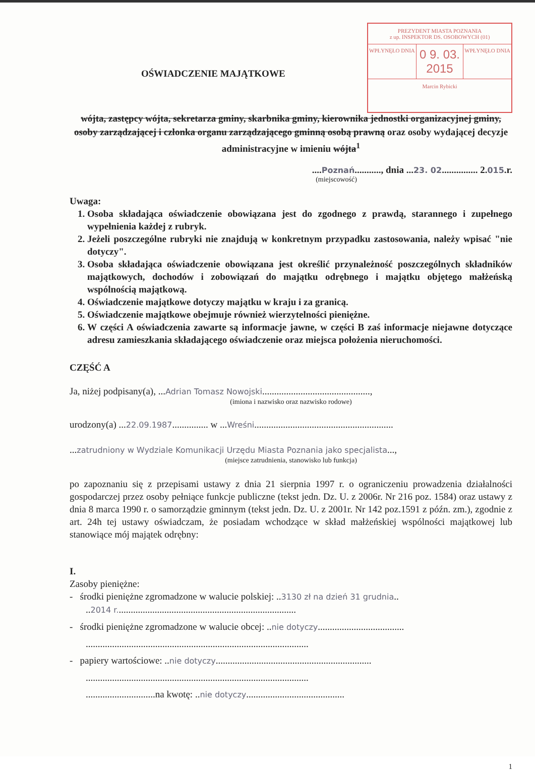PREZYDENT MIASTA POZNANIA
z up. INSPEKTOR DS. OSOBOWYCH (01)
WPŁYNĘŁO DNIA
0 9. 03. 2015
WPŁYNĘŁO DNIA
Marcin Rybicki
OŚWIADCZENIE MAJĄTKOWE
wójta, zastępcy wójta, sekretarza gminy, skarbnika gminy, kierownika jednostki organizacyjnej gminy, osoby zarządzającej i członka organu zarządzającego gminną osobą prawną oraz osoby wydającej decyzje administracyjne w imieniu wójta<sup>1</sup>
....Poznań..........., dnia ...23. 02............... 2.015.r.
(miejscowość)
Uwaga:
1. Osoba składająca oświadczenie obowiązana jest do zgodnego z prawdą, starannego i zupełnego wypełnienia każdej z rubryk.
2. Jeżeli poszczególne rubryki nie znajdują w konkretnym przypadku zastosowania, należy wpisać "nie dotyczy".
3. Osoba składająca oświadczenie obowiązana jest określić przynależność poszczególnych składników majątkowych, dochodów i zobowiązań do majątku odrębnego i majątku objętego małżeńską wspólnością majątkową.
4. Oświadczenie majątkowe dotyczy majątku w kraju i za granicą.
5. Oświadczenie majątkowe obejmuje również wierzytelności pieniężne.
6. W części A oświadczenia zawarte są informacje jawne, w części B zaś informacje niejawne dotyczące adresu zamieszkania składającego oświadczenie oraz miejsca położenia nieruchomości.
CZĘŚĆ A
Ja, niżej podpisany(a), ...Adrian Tomasz Nowojski.............................................,
(imiona i nazwisko oraz nazwisko rodowe)
urodzony(a) ...22.09.1987............... w ...Wreśni..........................................................
...zatrudniony w Wydziale Komunikacji Urzędu Miasta Poznania jako specjalista...,
(miejsce zatrudnienia, stanowisko lub funkcja)
po zapoznaniu się z przepisami ustawy z dnia 21 sierpnia 1997 r. o ograniczeniu prowadzenia działalności gospodarczej przez osoby pełniące funkcje publiczne (tekst jedn. Dz. U. z 2006r. Nr 216 poz. 1584) oraz ustawy z dnia 8 marca 1990 r. o samorządzie gminnym (tekst jedn. Dz. U. z 2001r. Nr 142 poz.1591 z późn. zm.), zgodnie z art. 24h tej ustawy oświadczam, że posiadam wchodzące w skład małżeńskiej wspólności majątkowej lub stanowiące mój majątek odrębny:
I.
Zasoby pieniężne:
- środki pieniężne zgromadzone w walucie polskiej: ..3130 zł na dzień 31 grudnia..
..2014 r...........................................................................
- środki pieniężne zgromadzone w walucie obcej: ..nie dotyczy....................................
.............................................................................................
- papiery wartościowe: ..nie dotyczy.................................................................
.............................................................................................
.............................na kwotę: ..nie dotyczy.........................................
1